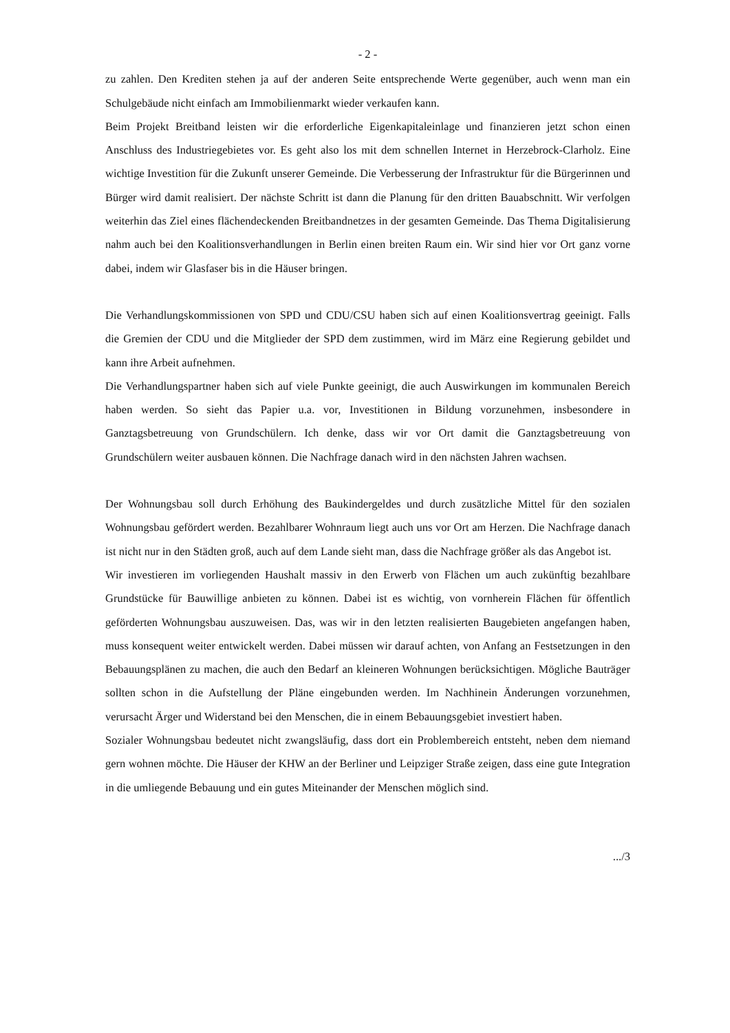- 2 -
zu zahlen. Den Krediten stehen ja auf der anderen Seite entsprechende Werte gegenüber, auch wenn man ein Schulgebäude nicht einfach am Immobilienmarkt wieder verkaufen kann.
Beim Projekt Breitband leisten wir die erforderliche Eigenkapitaleinlage und finanzieren jetzt schon einen Anschluss des Industriegebietes vor. Es geht also los mit dem schnellen Internet in Herzebrock-Clarholz. Eine wichtige Investition für die Zukunft unserer Gemeinde. Die Verbesserung der Infrastruktur für die Bürgerinnen und Bürger wird damit realisiert. Der nächste Schritt ist dann die Planung für den dritten Bauabschnitt. Wir verfolgen weiterhin das Ziel eines flächendeckenden Breitbandnetzes in der gesamten Gemeinde. Das Thema Digitalisierung nahm auch bei den Koalitionsverhandlungen in Berlin einen breiten Raum ein. Wir sind hier vor Ort ganz vorne dabei, indem wir Glasfaser bis in die Häuser bringen.
Die Verhandlungskommissionen von SPD und CDU/CSU haben sich auf einen Koalitionsvertrag geeinigt. Falls die Gremien der CDU und die Mitglieder der SPD dem zustimmen, wird im März eine Regierung gebildet und kann ihre Arbeit aufnehmen.
Die Verhandlungspartner haben sich auf viele Punkte geeinigt, die auch Auswirkungen im kommunalen Bereich haben werden. So sieht das Papier u.a. vor, Investitionen in Bildung vorzunehmen, insbesondere in Ganztagsbetreuung von Grundschülern. Ich denke, dass wir vor Ort damit die Ganztagsbetreuung von Grundschülern weiter ausbauen können. Die Nachfrage danach wird in den nächsten Jahren wachsen.
Der Wohnungsbau soll durch Erhöhung des Baukindergeldes und durch zusätzliche Mittel für den sozialen Wohnungsbau gefördert werden. Bezahlbarer Wohnraum liegt auch uns vor Ort am Herzen. Die Nachfrage danach ist nicht nur in den Städten groß, auch auf dem Lande sieht man, dass die Nachfrage größer als das Angebot ist.
Wir investieren im vorliegenden Haushalt massiv in den Erwerb von Flächen um auch zukünftig bezahlbare Grundstücke für Bauwillige anbieten zu können. Dabei ist es wichtig, von vornherein Flächen für öffentlich geförderten Wohnungsbau auszuweisen. Das, was wir in den letzten realisierten Baugebieten angefangen haben, muss konsequent weiter entwickelt werden. Dabei müssen wir darauf achten, von Anfang an Festsetzungen in den Bebauungsplänen zu machen, die auch den Bedarf an kleineren Wohnungen berücksichtigen. Mögliche Bauträger sollten schon in die Aufstellung der Pläne eingebunden werden. Im Nachhinein Änderungen vorzunehmen, verursacht Ärger und Widerstand bei den Menschen, die in einem Bebauungsgebiet investiert haben.
Sozialer Wohnungsbau bedeutet nicht zwangsläufig, dass dort ein Problembereich entsteht, neben dem niemand gern wohnen möchte. Die Häuser der KHW an der Berliner und Leipziger Straße zeigen, dass eine gute Integration in die umliegende Bebauung und ein gutes Miteinander der Menschen möglich sind.
.../3